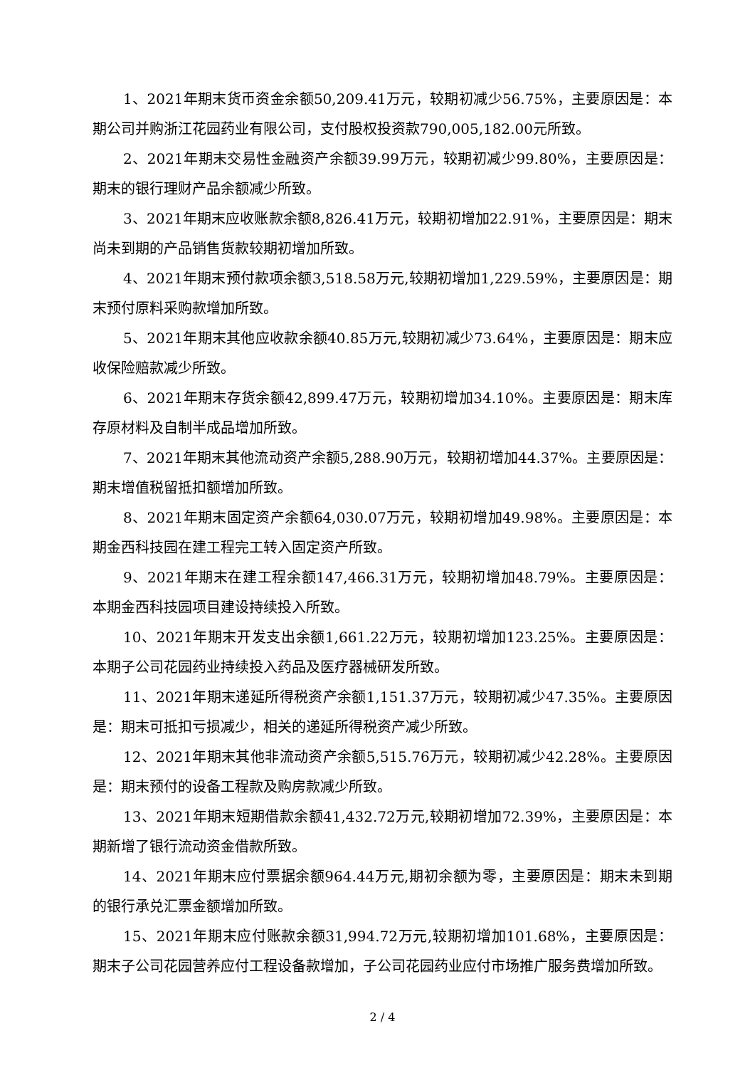1、2021年期末货币资金余额50,209.41万元，较期初减少56.75%，主要原因是：本期公司并购浙江花园药业有限公司，支付股权投资款790,005,182.00元所致。
2、2021年期末交易性金融资产余额39.99万元，较期初减少99.80%，主要原因是：期末的银行理财产品余额减少所致。
3、2021年期末应收账款余额8,826.41万元，较期初增加22.91%，主要原因是：期末尚未到期的产品销售货款较期初增加所致。
4、2021年期末预付款项余额3,518.58万元,较期初增加1,229.59%，主要原因是：期末预付原料采购款增加所致。
5、2021年期末其他应收款余额40.85万元,较期初减少73.64%，主要原因是：期末应收保险赔款减少所致。
6、2021年期末存货余额42,899.47万元，较期初增加34.10%。主要原因是：期末库存原材料及自制半成品增加所致。
7、2021年期末其他流动资产余额5,288.90万元，较期初增加44.37%。主要原因是：期末增值税留抵扣额增加所致。
8、2021年期末固定资产余额64,030.07万元，较期初增加49.98%。主要原因是：本期金西科技园在建工程完工转入固定资产所致。
9、2021年期末在建工程余额147,466.31万元，较期初增加48.79%。主要原因是：本期金西科技园项目建设持续投入所致。
10、2021年期末开发支出余额1,661.22万元，较期初增加123.25%。主要原因是：本期子公司花园药业持续投入药品及医疗器械研发所致。
11、2021年期末递延所得税资产余额1,151.37万元，较期初减少47.35%。主要原因是：期末可抵扣亏损减少，相关的递延所得税资产减少所致。
12、2021年期末其他非流动资产余额5,515.76万元，较期初减少42.28%。主要原因是：期末预付的设备工程款及购房款减少所致。
13、2021年期末短期借款余额41,432.72万元,较期初增加72.39%，主要原因是：本期新增了银行流动资金借款所致。
14、2021年期末应付票据余额964.44万元,期初余额为零，主要原因是：期末未到期的银行承兑汇票金额增加所致。
15、2021年期末应付账款余额31,994.72万元,较期初增加101.68%，主要原因是：期末子公司花园营养应付工程设备款增加，子公司花园药业应付市场推广服务费增加所致。
2 / 4